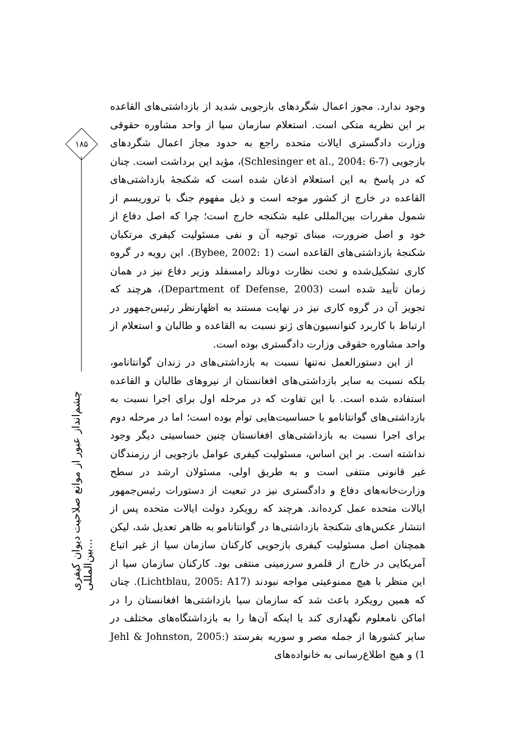۱۸۵
چشم‌انداز عبور از موانع صلاحیت دیوان کیفری بین‌المللی...
وجود ندارد. مجوز اعمال شگردهای بازجویی شدید از بازداشتی‌های القاعده بر این نظریه متکی است. استعلام سازمان سیا از واحد مشاوره حقوقی وزارت دادگستری ایالات متحده راجع به حدود مجاز اعمال شگردهای بازجویی (Schlesinger et al., 2004: 6-7)، مؤید این برداشت است. چنان که در پاسخ به این استعلام اذعان شده است که شکنجهٔ بازداشتی‌های القاعده در خارج از کشور موجه است و ذیل مفهوم جنگ با تروریسم از شمول مقررات بین‌المللی علیه شکنجه خارج است؛ چرا که اصل دفاع از خود و اصل ضرورت، مبنای توجیه آن و نفی مسئولیت کیفری مرتکبان شکنجهٔ بازداشتی‌های القاعده است (Bybee, 2002: 1). این رویه در گروه کاری تشکیل‌شده و تحت نظارت دونالد رامسفلد وزیر دفاع نیز در همان زمان تأیید شده است (Department of Defense, 2003)، هرچند که تجویز آن در گروه کاری نیز در نهایت مستند به اظهارنظر رئیس‌جمهور در ارتباط با کاربرد کنوانسیون‌های ژنو نسبت به القاعده و طالبان و استعلام از واحد مشاوره حقوقی وزارت دادگستری بوده است.
از این دستورالعمل نه‌تنها نسبت به بازداشتی‌های در زندان گوانتانامو، بلکه نسبت به سایر بازداشتی‌های افغانستان از نیروهای طالبان و القاعده استفاده شده است. با این تفاوت که در مرحله اول برای اجرا نسبت به بازداشتی‌های گوانتانامو با حساسیت‌هایی توأم بوده است؛ اما در مرحله دوم برای اجرا نسبت به بازداشتی‌های افغانستان چنین حساسیتی دیگر وجود نداشته است. بر این اساس، مسئولیت کیفری عوامل بازجویی از رزمندگان غیر قانونی منتفی است و به طریق اولی، مسئولان ارشد در سطح وزارت‌خانه‌های دفاع و دادگستری نیز در تبعیت از دستورات رئیس‌جمهور ایالات متحده عمل کرده‌اند. هرچند که رویکرد دولت ایالات متحده پس از انتشار عکس‌های شکنجهٔ بازداشتی‌ها در گوانتانامو به ظاهر تعدیل شد، لیکن همچنان اصل مسئولیت کیفری بازجویی کارکنان سازمان سیا از غیر اتباع آمریکایی در خارج از قلمرو سرزمینی منتفی بود. کارکنان سازمان سیا از این منظر با هیچ ممنوعیتی مواجه نبودند (Lichtblau, 2005: A17). چنان که همین رویکرد باعث شد که سازمان سیا بازداشتی‌ها افغانستان را در اماکن نامعلوم نگهداری کند یا اینکه آن‌ها را به بازداشتگاه‌های مختلف در سایر کشورها از جمله مصر و سوریه بفرستد (Jehl & Johnston, 2005: 1) و هیچ اطلاع‌رسانی به خانواده‌های